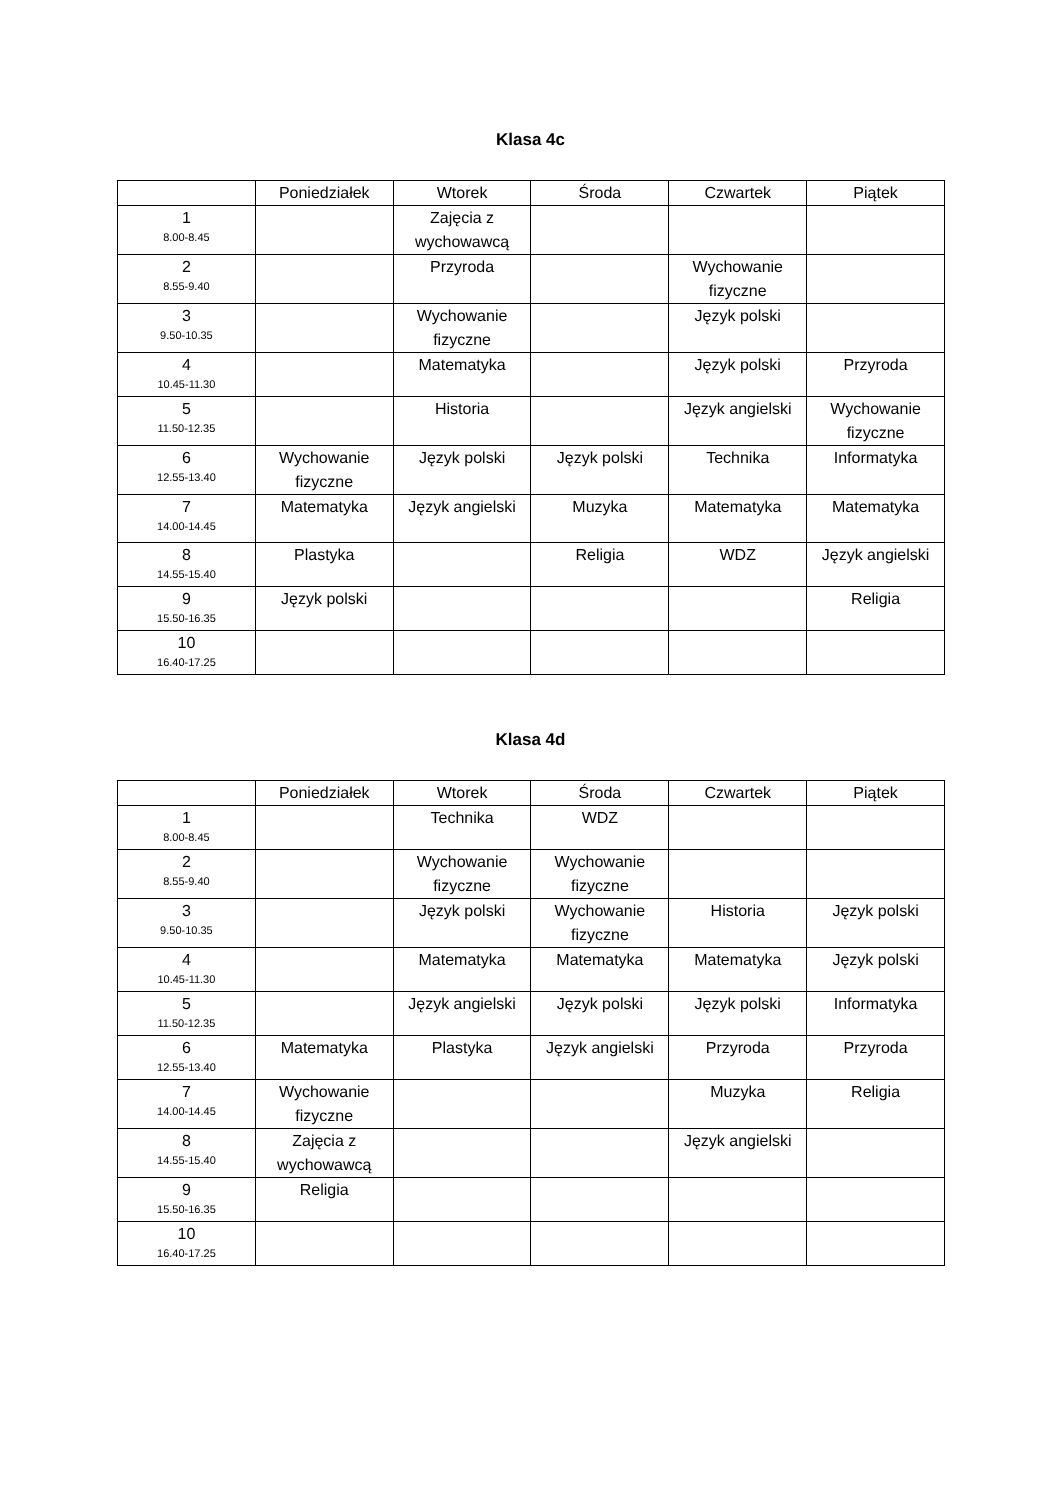Klasa 4c
| | Poniedziałek | Wtorek | Środa | Czwartek | Piątek |
| --- | --- | --- | --- | --- | --- |
| 1 8.00-8.45 | | Zajęcia z wychowawcą | | | |
| 2 8.55-9.40 | | Przyroda | | Wychowanie fizyczne | |
| 3 9.50-10.35 | | Wychowanie fizyczne | | Język polski | |
| 4 10.45-11.30 | | Matematyka | | Język polski | Przyroda |
| 5 11.50-12.35 | | Historia | | Język angielski | Wychowanie fizyczne |
| 6 12.55-13.40 | Wychowanie fizyczne | Język polski | Język polski | Technika | Informatyka |
| 7 14.00-14.45 | Matematyka | Język angielski | Muzyka | Matematyka | Matematyka |
| 8 14.55-15.40 | Plastyka | | Religia | WDZ | Język angielski |
| 9 15.50-16.35 | Język polski | | | | Religia |
| 10 16.40-17.25 | | | | | |
Klasa 4d
| | Poniedziałek | Wtorek | Środa | Czwartek | Piątek |
| --- | --- | --- | --- | --- | --- |
| 1 8.00-8.45 | | Technika | WDZ | | |
| 2 8.55-9.40 | | Wychowanie fizyczne | Wychowanie fizyczne | | |
| 3 9.50-10.35 | | Język polski | Wychowanie fizyczne | Historia | Język polski |
| 4 10.45-11.30 | | Matematyka | Matematyka | Matematyka | Język polski |
| 5 11.50-12.35 | | Język angielski | Język polski | Język polski | Informatyka |
| 6 12.55-13.40 | Matematyka | Plastyka | Język angielski | Przyroda | Przyroda |
| 7 14.00-14.45 | Wychowanie fizyczne | | | Muzyka | Religia |
| 8 14.55-15.40 | Zajęcia z wychowawcą | | | Język angielski | |
| 9 15.50-16.35 | Religia | | | | |
| 10 16.40-17.25 | | | | | |